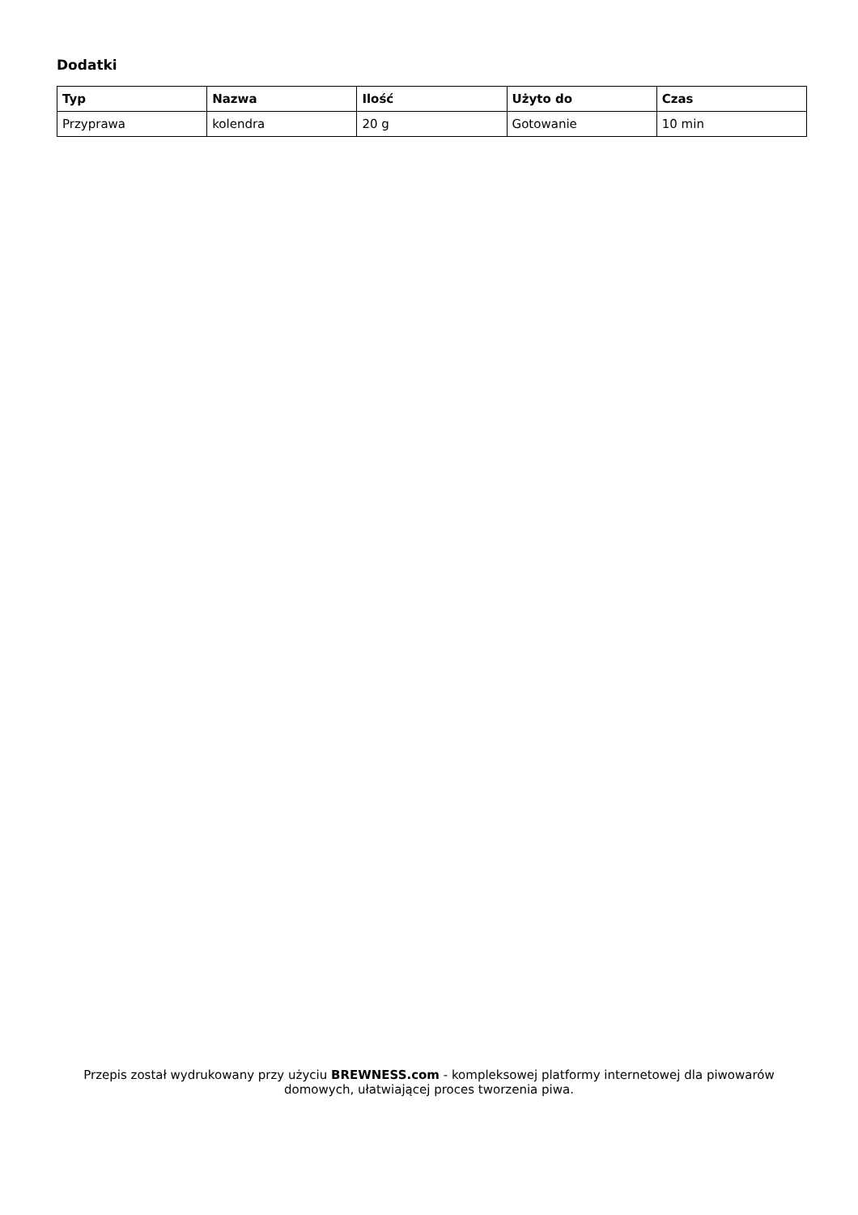Dodatki
| Typ | Nazwa | Ilość | Użyto do | Czas |
| --- | --- | --- | --- | --- |
| Przyprawa | kolendra | 20 g | Gotowanie | 10 min |
Przepis został wydrukowany przy użyciu BREWNESS.com - kompleksowej platformy internetowej dla piwowarów domowych, ułatwiającej proces tworzenia piwa.